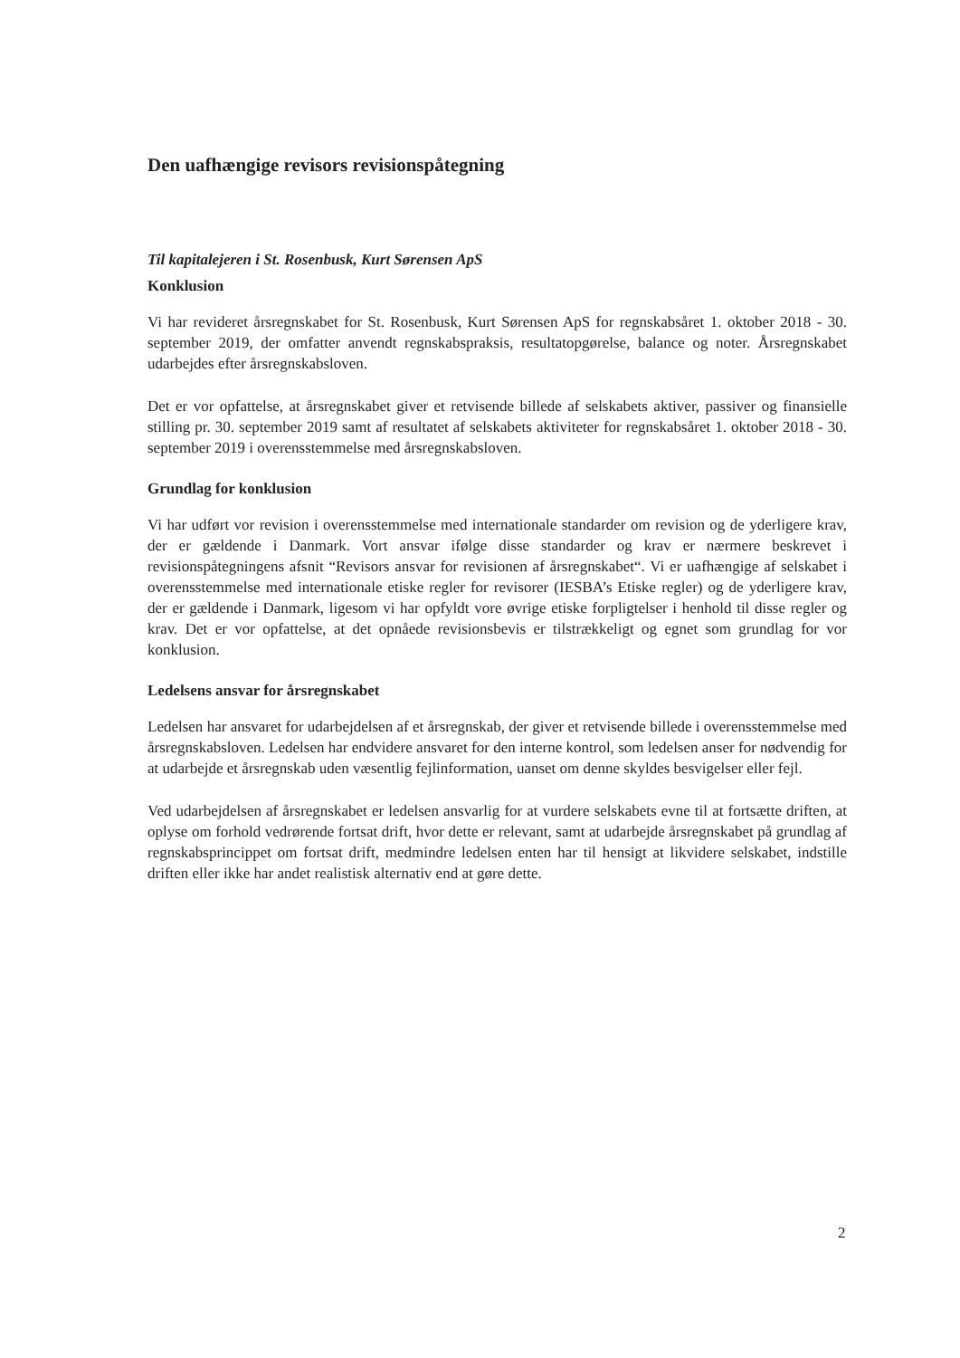Den uafhængige revisors revisionspåtegning
Til kapitalejeren i St. Rosenbusk, Kurt Sørensen ApS
Konklusion
Vi har revideret årsregnskabet for St. Rosenbusk, Kurt Sørensen ApS for regnskabsåret 1. oktober 2018 - 30. september 2019, der omfatter anvendt regnskabspraksis, resultatopgørelse, balance og noter. Årsregnskabet udarbejdes efter årsregnskabsloven.
Det er vor opfattelse, at årsregnskabet giver et retvisende billede af selskabets aktiver, passiver og finansielle stilling pr. 30. september 2019 samt af resultatet af selskabets aktiviteter for regnskabsåret 1. oktober 2018 - 30. september 2019 i overensstemmelse med årsregnskabsloven.
Grundlag for konklusion
Vi har udført vor revision i overensstemmelse med internationale standarder om revision og de yderligere krav, der er gældende i Danmark. Vort ansvar ifølge disse standarder og krav er nærmere beskrevet i revisionspåtegningens afsnit “Revisors ansvar for revisionen af årsregnskabet“. Vi er uafhængige af selskabet i overensstemmelse med internationale etiske regler for revisorer (IESBA’s Etiske regler) og de yderligere krav, der er gældende i Danmark, ligesom vi har opfyldt vore øvrige etiske forpligtelser i henhold til disse regler og krav. Det er vor opfattelse, at det opnåede revisionsbevis er tilstrækkeligt og egnet som grundlag for vor konklusion.
Ledelsens ansvar for årsregnskabet
Ledelsen har ansvaret for udarbejdelsen af et årsregnskab, der giver et retvisende billede i overensstemmelse med årsregnskabsloven. Ledelsen har endvidere ansvaret for den interne kontrol, som ledelsen anser for nødvendig for at udarbejde et årsregnskab uden væsentlig fejlinformation, uanset om denne skyldes besvigelser eller fejl.
Ved udarbejdelsen af årsregnskabet er ledelsen ansvarlig for at vurdere selskabets evne til at fortsætte driften, at oplyse om forhold vedrørende fortsat drift, hvor dette er relevant, samt at udarbejde årsregnskabet på grundlag af regnskabsprincippet om fortsat drift, medmindre ledelsen enten har til hensigt at likvidere selskabet, indstille driften eller ikke har andet realistisk alternativ end at gøre dette.
2